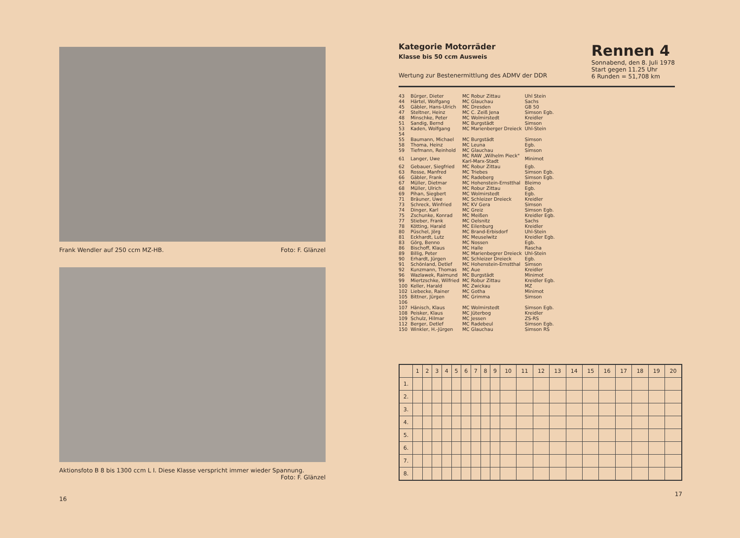Frank Wendler auf 250 ccm MZ-HB. Foto: F. Glänzel
Aktionsfoto B 8 bis 1300 ccm L I. Diese Klasse verspricht immer wieder Spannung.
Foto: F. Glänzel
16
Kategorie Motorräder
Klasse bis 50 ccm Ausweis
Wertung zur Bestenermittlung des ADMV der DDR
Rennen 4
Sonnabend, den 8. Juli 1978
Start gegen 11.25 Uhr
6 Runden = 51,708 km
| 43 | Bürger, Dieter | MC Robur Zittau | Uhl Stein |
| 44 | Härtel, Wolfgang | MC Glauchau | Sachs |
| 45 | Gäbler, Hans-Ulrich | MC Dresden | GB 50 |
| 47 | Steltner, Heinz | MC C. Zeiß Jena | Simson Egb. |
| 48 | Minschke, Peter | MC Wolmirstedt | Kreidler |
| 51 | Sandig, Bernd | MC Burgstädt | Simson |
| 53 | Kaden, Wolfgang | MC Marienberger Dreieck | Uhl-Stein |
| 54 | | | |
| 55 | Baumann, Michael | MC Burgstädt | Simson |
| 58 | Thoma, Heinz | MC Leuna | Egb. |
| 59 | Tiefmann, Reinhold | MC Glauchau | Simson |
| 61 | Langer, Uwe | MC RAW „Wilhelm Pieck" Karl-Marx-Stadt | Minimot |
| 62 | Gebauer, Siegfried | MC Robur Zittau | Egb. |
| 63 | Rosse, Manfred | MC Triebes | Simson Egb. |
| 66 | Gäbler, Frank | MC Radeberg | Simson Egb. |
| 67 | Müller, Dietmar | MC Hohenstein-Ernstthal | Bleimo |
| 68 | Müller, Ulrich | MC Robur Zittau | Egb. |
| 69 | Pihan, Siegbert | MC Wolmirstedt | Egb. |
| 71 | Bräuner, Uwe | MC Schleizer Dreieck | Kreidler |
| 73 | Schreck, Winfried | MC KV Gera | Simson |
| 74 | Dinger, Karl | MC Greiz | Simson Egb. |
| 75 | Zschunke, Konrad | MC Meißen | Kreidler Egb. |
| 77 | Stieber, Frank | MC Oelsnitz | Sachs |
| 78 | Kötting, Harald | MC Eilenburg | Kreidler |
| 80 | Püschel, Jörg | MC Brand-Erbisdorf | Uhl-Stein |
| 81 | Eckhardt, Lutz | MC Meuselwitz | Kreidler Egb. |
| 83 | Görg, Benno | MC Nossen | Egb. |
| 86 | Bischoff, Klaus | MC Halle | Rascha |
| 89 | Billig, Peter | MC Marienbegrer Dreieck | Uhl-Stein |
| 90 | Erhardt, Jürgen | MC Schleizer Dreieck | Egb. |
| 91 | Schönland, Detlef | MC Hohenstein-Ernstthal | Simson |
| 92 | Kunzmann, Thomas | MC Aue | Kreidler |
| 96 | Wazlawek, Raimund | MC Burgstädt | Minimot |
| 99 | Miertzschke, Wilfried | MC Robur Zittau | Kreidler Egb. |
| 100 | Keller, Harald | MC Zwickau | MZ |
| 102 | Liebecke, Rainer | MC Gotha | Minimot |
| 105 | Bittner, Jürgen | MC Grimma | Simson |
| 106 | | | |
| 107 | Hänisch, Klaus | MC Wolmirstedt | Simson Egb. |
| 108 | Peisker, Klaus | MC Jüterbog | Kreidler |
| 109 | Schulz, Hilmar | MC Jessen | ZS-RS |
| 112 | Berger, Detlef | MC Radebeul | Simson Egb. |
| 150 | Winkler, H.-Jürgen | MC Glauchau | Simson RS |
| | 1 | 2 | 3 | 4 | 5 | 6 | 7 | 8 | 9 | 10 | 11 | 12 | 13 | 14 | 15 | 16 | 17 | 18 | 19 | 20 |
| --- | --- | --- | --- | --- | --- | --- | --- | --- | --- | --- | --- | --- | --- | --- | --- | --- | --- | --- | --- | --- |
| 1. | | | | | | | | | | | | | | | | | | | | |
| 2. | | | | | | | | | | | | | | | | | | | | |
| 3. | | | | | | | | | | | | | | | | | | | | |
| 4. | | | | | | | | | | | | | | | | | | | | |
| 5. | | | | | | | | | | | | | | | | | | | | |
| 6. | | | | | | | | | | | | | | | | | | | | |
| 7. | | | | | | | | | | | | | | | | | | | | |
| 8. | | | | | | | | | | | | | | | | | | | | |
17